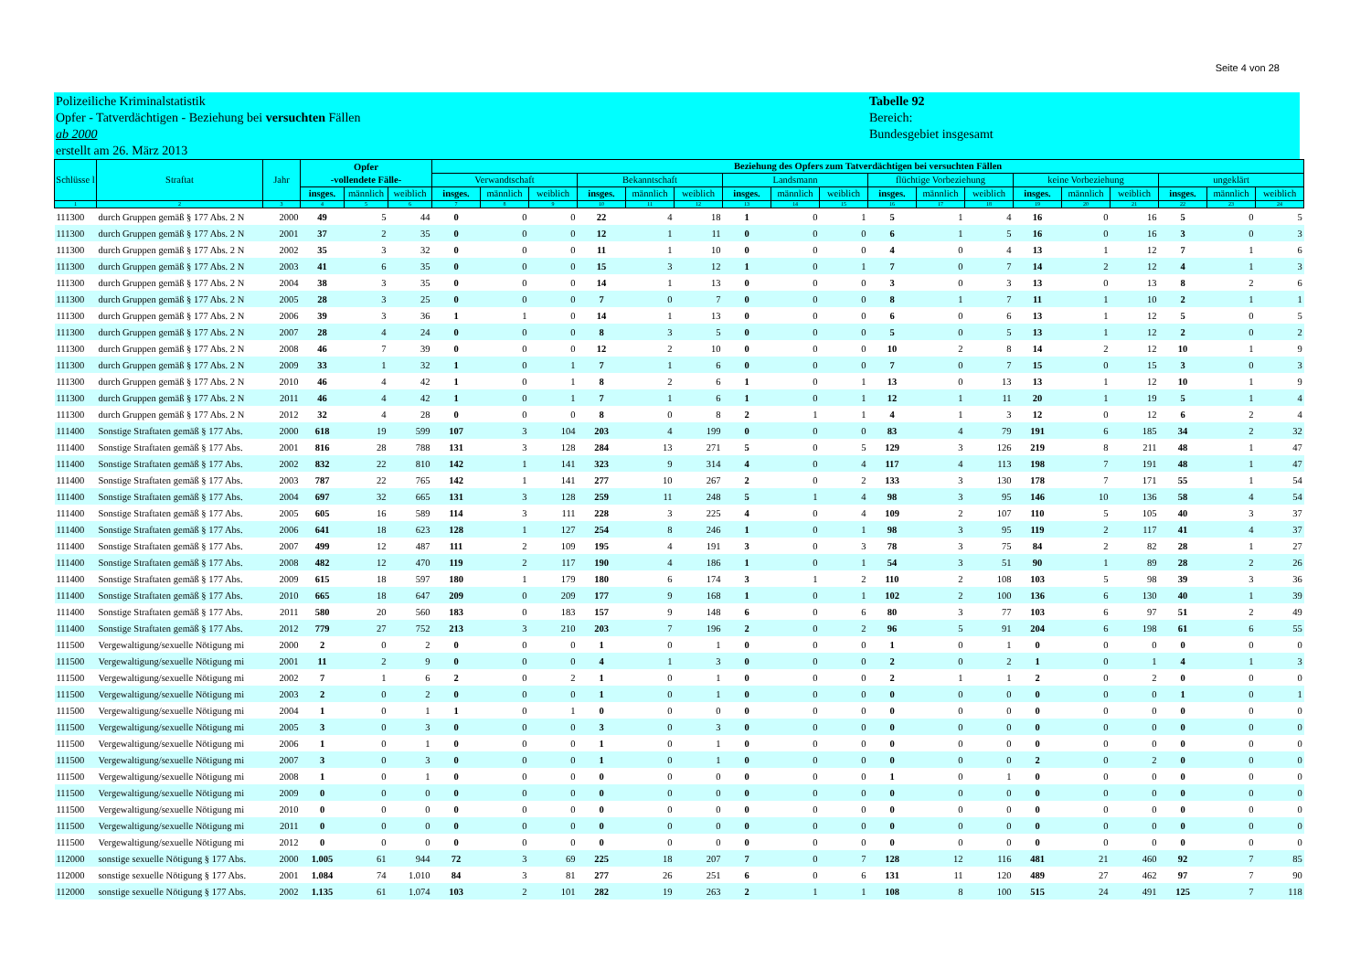Seite 4 von 28
Polizeiliche Kriminalstatistik
Opfer - Tatverdächtigen - Beziehung bei versuchten Fällen
ab 2000
erstellt am 26. März 2013
Tabelle 92
Bereich:
Bundesgebiet insgesamt
| Schlüsse l | Straftat | Jahr | Opfer -vollendete Fälle- | | | Beziehung des Opfers zum Tatverdächtigen bei versuchten Fällen | | | | | | | | | | | | | | | | | |
| --- | --- | --- | --- | --- | --- | --- | --- | --- | --- | --- | --- | --- | --- | --- | --- | --- | --- | --- | --- | --- | --- | --- | --- |
| | | | | | | Verwandtschaft | | | Bekanntschaft | | | Landsmann | | | flüchtige Vorbeziehung | | | keine Vorbeziehung | | | ungeklärt | | |
| | | | insges. | männlich | weiblich | insges. | männlich | weiblich | insges. | männlich | weiblich | insges. | männlich | weiblich | insges. | männlich | weiblich | insges. | männlich | weiblich | insges. | männlich | weiblich |
| 1 | 2 | 3 | 4 | 5 | 6 | 7 | 8 | 9 | 10 | 11 | 12 | 13 | 14 | 15 | 16 | 17 | 18 | 19 | 20 | 21 | 22 | 23 | 24 |
| 111300 | durch Gruppen gemäß § 177 Abs. 2 N | 2000 | 49 | 5 | 44 | 0 | 0 | 0 | 22 | 4 | 18 | 1 | 0 | 1 | 5 | 1 | 4 | 16 | 0 | 16 | 5 | 0 | 5 |
| 111300 | durch Gruppen gemäß § 177 Abs. 2 N | 2001 | 37 | 2 | 35 | 0 | 0 | 0 | 12 | 1 | 11 | 0 | 0 | 0 | 6 | 1 | 5 | 16 | 0 | 16 | 3 | 0 | 3 |
| 111300 | durch Gruppen gemäß § 177 Abs. 2 N | 2002 | 35 | 3 | 32 | 0 | 0 | 0 | 11 | 1 | 10 | 0 | 0 | 0 | 4 | 0 | 4 | 13 | 1 | 12 | 7 | 1 | 6 |
| 111300 | durch Gruppen gemäß § 177 Abs. 2 N | 2003 | 41 | 6 | 35 | 0 | 0 | 0 | 15 | 3 | 12 | 1 | 0 | 1 | 7 | 0 | 7 | 14 | 2 | 12 | 4 | 1 | 3 |
| 111300 | durch Gruppen gemäß § 177 Abs. 2 N | 2004 | 38 | 3 | 35 | 0 | 0 | 0 | 14 | 1 | 13 | 0 | 0 | 0 | 3 | 0 | 3 | 13 | 0 | 13 | 8 | 2 | 6 |
| 111300 | durch Gruppen gemäß § 177 Abs. 2 N | 2005 | 28 | 3 | 25 | 0 | 0 | 0 | 7 | 0 | 7 | 0 | 0 | 0 | 8 | 1 | 7 | 11 | 1 | 10 | 2 | 1 | 1 |
| 111300 | durch Gruppen gemäß § 177 Abs. 2 N | 2006 | 39 | 3 | 36 | 1 | 1 | 0 | 14 | 1 | 13 | 0 | 0 | 0 | 6 | 0 | 6 | 13 | 1 | 12 | 5 | 0 | 5 |
| 111300 | durch Gruppen gemäß § 177 Abs. 2 N | 2007 | 28 | 4 | 24 | 0 | 0 | 0 | 8 | 3 | 5 | 0 | 0 | 0 | 5 | 0 | 5 | 13 | 1 | 12 | 2 | 0 | 2 |
| 111300 | durch Gruppen gemäß § 177 Abs. 2 N | 2008 | 46 | 7 | 39 | 0 | 0 | 0 | 12 | 2 | 10 | 0 | 0 | 0 | 10 | 2 | 8 | 14 | 2 | 12 | 10 | 1 | 9 |
| 111300 | durch Gruppen gemäß § 177 Abs. 2 N | 2009 | 33 | 1 | 32 | 1 | 0 | 1 | 7 | 1 | 6 | 0 | 0 | 0 | 7 | 0 | 7 | 15 | 0 | 15 | 3 | 0 | 3 |
| 111300 | durch Gruppen gemäß § 177 Abs. 2 N | 2010 | 46 | 4 | 42 | 1 | 0 | 1 | 8 | 2 | 6 | 1 | 0 | 1 | 13 | 0 | 13 | 13 | 1 | 12 | 10 | 1 | 9 |
| 111300 | durch Gruppen gemäß § 177 Abs. 2 N | 2011 | 46 | 4 | 42 | 1 | 0 | 1 | 7 | 1 | 6 | 1 | 0 | 1 | 12 | 1 | 11 | 20 | 1 | 19 | 5 | 1 | 4 |
| 111300 | durch Gruppen gemäß § 177 Abs. 2 N | 2012 | 32 | 4 | 28 | 0 | 0 | 0 | 8 | 0 | 8 | 2 | 1 | 1 | 4 | 1 | 3 | 12 | 0 | 12 | 6 | 2 | 4 |
| 111400 | Sonstige Straftaten gemäß § 177 Abs. | 2000 | 618 | 19 | 599 | 107 | 3 | 104 | 203 | 4 | 199 | 0 | 0 | 0 | 83 | 4 | 79 | 191 | 6 | 185 | 34 | 2 | 32 |
| 111400 | Sonstige Straftaten gemäß § 177 Abs. | 2001 | 816 | 28 | 788 | 131 | 3 | 128 | 284 | 13 | 271 | 5 | 0 | 5 | 129 | 3 | 126 | 219 | 8 | 211 | 48 | 1 | 47 |
| 111400 | Sonstige Straftaten gemäß § 177 Abs. | 2002 | 832 | 22 | 810 | 142 | 1 | 141 | 323 | 9 | 314 | 4 | 0 | 4 | 117 | 4 | 113 | 198 | 7 | 191 | 48 | 1 | 47 |
| 111400 | Sonstige Straftaten gemäß § 177 Abs. | 2003 | 787 | 22 | 765 | 142 | 1 | 141 | 277 | 10 | 267 | 2 | 0 | 2 | 133 | 3 | 130 | 178 | 7 | 171 | 55 | 1 | 54 |
| 111400 | Sonstige Straftaten gemäß § 177 Abs. | 2004 | 697 | 32 | 665 | 131 | 3 | 128 | 259 | 11 | 248 | 5 | 1 | 4 | 98 | 3 | 95 | 146 | 10 | 136 | 58 | 4 | 54 |
| 111400 | Sonstige Straftaten gemäß § 177 Abs. | 2005 | 605 | 16 | 589 | 114 | 3 | 111 | 228 | 3 | 225 | 4 | 0 | 4 | 109 | 2 | 107 | 110 | 5 | 105 | 40 | 3 | 37 |
| 111400 | Sonstige Straftaten gemäß § 177 Abs. | 2006 | 641 | 18 | 623 | 128 | 1 | 127 | 254 | 8 | 246 | 1 | 0 | 1 | 98 | 3 | 95 | 119 | 2 | 117 | 41 | 4 | 37 |
| 111400 | Sonstige Straftaten gemäß § 177 Abs. | 2007 | 499 | 12 | 487 | 111 | 2 | 109 | 195 | 4 | 191 | 3 | 0 | 3 | 78 | 3 | 75 | 84 | 2 | 82 | 28 | 1 | 27 |
| 111400 | Sonstige Straftaten gemäß § 177 Abs. | 2008 | 482 | 12 | 470 | 119 | 2 | 117 | 190 | 4 | 186 | 1 | 0 | 1 | 54 | 3 | 51 | 90 | 1 | 89 | 28 | 2 | 26 |
| 111400 | Sonstige Straftaten gemäß § 177 Abs. | 2009 | 615 | 18 | 597 | 180 | 1 | 179 | 180 | 6 | 174 | 3 | 1 | 2 | 110 | 2 | 108 | 103 | 5 | 98 | 39 | 3 | 36 |
| 111400 | Sonstige Straftaten gemäß § 177 Abs. | 2010 | 665 | 18 | 647 | 209 | 0 | 209 | 177 | 9 | 168 | 1 | 0 | 1 | 102 | 2 | 100 | 136 | 6 | 130 | 40 | 1 | 39 |
| 111400 | Sonstige Straftaten gemäß § 177 Abs. | 2011 | 580 | 20 | 560 | 183 | 0 | 183 | 157 | 9 | 148 | 6 | 0 | 6 | 80 | 3 | 77 | 103 | 6 | 97 | 51 | 2 | 49 |
| 111400 | Sonstige Straftaten gemäß § 177 Abs. | 2012 | 779 | 27 | 752 | 213 | 3 | 210 | 203 | 7 | 196 | 2 | 0 | 2 | 96 | 5 | 91 | 204 | 6 | 198 | 61 | 6 | 55 |
| 111500 | Vergewaltigung/sexuelle Nötigung mi | 2000 | 2 | 0 | 2 | 0 | 0 | 0 | 1 | 0 | 1 | 0 | 0 | 0 | 1 | 0 | 1 | 0 | 0 | 0 | 0 | 0 | 0 |
| 111500 | Vergewaltigung/sexuelle Nötigung mi | 2001 | 11 | 2 | 9 | 0 | 0 | 0 | 4 | 1 | 3 | 0 | 0 | 0 | 2 | 0 | 2 | 1 | 0 | 1 | 4 | 1 | 3 |
| 111500 | Vergewaltigung/sexuelle Nötigung mi | 2002 | 7 | 1 | 6 | 2 | 0 | 2 | 1 | 0 | 1 | 0 | 0 | 0 | 2 | 1 | 1 | 2 | 0 | 2 | 0 | 0 | 0 |
| 111500 | Vergewaltigung/sexuelle Nötigung mi | 2003 | 2 | 0 | 2 | 0 | 0 | 0 | 1 | 0 | 1 | 0 | 0 | 0 | 0 | 0 | 0 | 0 | 0 | 0 | 1 | 0 | 1 |
| 111500 | Vergewaltigung/sexuelle Nötigung mi | 2004 | 1 | 0 | 1 | 1 | 0 | 1 | 0 | 0 | 0 | 0 | 0 | 0 | 0 | 0 | 0 | 0 | 0 | 0 | 0 | 0 | 0 |
| 111500 | Vergewaltigung/sexuelle Nötigung mi | 2005 | 3 | 0 | 3 | 0 | 0 | 0 | 3 | 0 | 3 | 0 | 0 | 0 | 0 | 0 | 0 | 0 | 0 | 0 | 0 | 0 | 0 |
| 111500 | Vergewaltigung/sexuelle Nötigung mi | 2006 | 1 | 0 | 1 | 0 | 0 | 0 | 1 | 0 | 1 | 0 | 0 | 0 | 0 | 0 | 0 | 0 | 0 | 0 | 0 | 0 | 0 |
| 111500 | Vergewaltigung/sexuelle Nötigung mi | 2007 | 3 | 0 | 3 | 0 | 0 | 0 | 1 | 0 | 1 | 0 | 0 | 0 | 0 | 0 | 0 | 2 | 0 | 2 | 0 | 0 | 0 |
| 111500 | Vergewaltigung/sexuelle Nötigung mi | 2008 | 1 | 0 | 1 | 0 | 0 | 0 | 0 | 0 | 0 | 0 | 0 | 0 | 1 | 0 | 1 | 0 | 0 | 0 | 0 | 0 | 0 |
| 111500 | Vergewaltigung/sexuelle Nötigung mi | 2009 | 0 | 0 | 0 | 0 | 0 | 0 | 0 | 0 | 0 | 0 | 0 | 0 | 0 | 0 | 0 | 0 | 0 | 0 | 0 | 0 | 0 |
| 111500 | Vergewaltigung/sexuelle Nötigung mi | 2010 | 0 | 0 | 0 | 0 | 0 | 0 | 0 | 0 | 0 | 0 | 0 | 0 | 0 | 0 | 0 | 0 | 0 | 0 | 0 | 0 | 0 |
| 111500 | Vergewaltigung/sexuelle Nötigung mi | 2011 | 0 | 0 | 0 | 0 | 0 | 0 | 0 | 0 | 0 | 0 | 0 | 0 | 0 | 0 | 0 | 0 | 0 | 0 | 0 | 0 | 0 |
| 111500 | Vergewaltigung/sexuelle Nötigung mi | 2012 | 0 | 0 | 0 | 0 | 0 | 0 | 0 | 0 | 0 | 0 | 0 | 0 | 0 | 0 | 0 | 0 | 0 | 0 | 0 | 0 | 0 |
| 112000 | sonstige sexuelle Nötigung § 177 Abs. | 2000 | 1.005 | 61 | 944 | 72 | 3 | 69 | 225 | 18 | 207 | 7 | 0 | 7 | 128 | 12 | 116 | 481 | 21 | 460 | 92 | 7 | 85 |
| 112000 | sonstige sexuelle Nötigung § 177 Abs. | 2001 | 1.084 | 74 | 1.010 | 84 | 3 | 81 | 277 | 26 | 251 | 6 | 0 | 6 | 131 | 11 | 120 | 489 | 27 | 462 | 97 | 7 | 90 |
| 112000 | sonstige sexuelle Nötigung § 177 Abs. | 2002 | 1.135 | 61 | 1.074 | 103 | 2 | 101 | 282 | 19 | 263 | 2 | 1 | 1 | 108 | 8 | 100 | 515 | 24 | 491 | 125 | 7 | 118 |